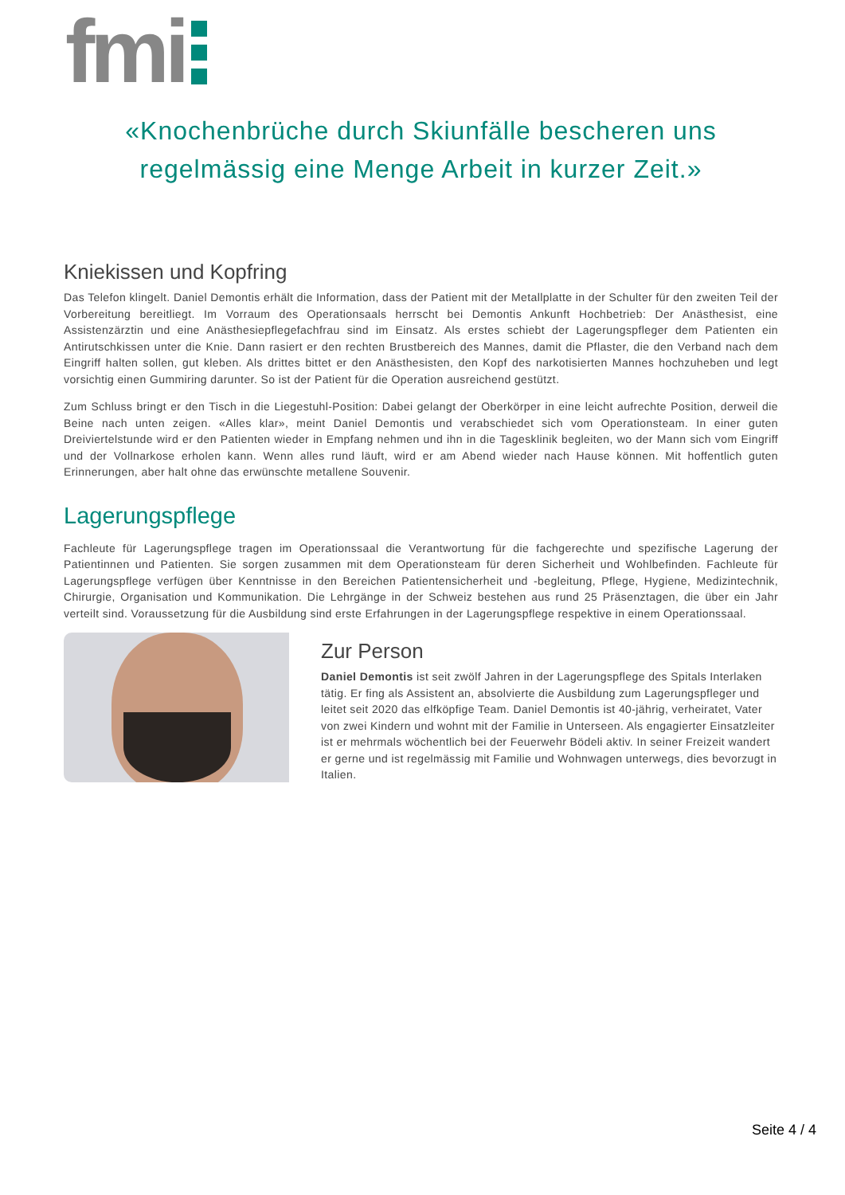fmi
«Knochenbrüche durch Skiunfälle bescheren uns regelmässig eine Menge Arbeit in kurzer Zeit.»
Kniekissen und Kopfring
Das Telefon klingelt. Daniel Demontis erhält die Information, dass der Patient mit der Metallplatte in der Schulter für den zweiten Teil der Vorbereitung bereitliegt. Im Vorraum des Operationsaals herrscht bei Demontis Ankunft Hochbetrieb: Der Anästhesist, eine Assistenzärztin und eine Anästhesiepflegefachfrau sind im Einsatz. Als erstes schiebt der Lagerungspfleger dem Patienten ein Antirutschkissen unter die Knie. Dann rasiert er den rechten Brustbereich des Mannes, damit die Pflaster, die den Verband nach dem Eingriff halten sollen, gut kleben. Als drittes bittet er den Anästhesisten, den Kopf des narkotisierten Mannes hochzuheben und legt vorsichtig einen Gummiring darunter. So ist der Patient für die Operation ausreichend gestützt.
Zum Schluss bringt er den Tisch in die Liegestuhl-Position: Dabei gelangt der Oberkörper in eine leicht aufrechte Position, derweil die Beine nach unten zeigen. «Alles klar», meint Daniel Demontis und verabschiedet sich vom Operationsteam. In einer guten Dreiviertelstunde wird er den Patienten wieder in Empfang nehmen und ihn in die Tagesklinik begleiten, wo der Mann sich vom Eingriff und der Vollnarkose erholen kann. Wenn alles rund läuft, wird er am Abend wieder nach Hause können. Mit hoffentlich guten Erinnerungen, aber halt ohne das erwünschte metallene Souvenir.
Lagerungspflege
Fachleute für Lagerungspflege tragen im Operationssaal die Verantwortung für die fachgerechte und spezifische Lagerung der Patientinnen und Patienten. Sie sorgen zusammen mit dem Operationsteam für deren Sicherheit und Wohlbefinden. Fachleute für Lagerungspflege verfügen über Kenntnisse in den Bereichen Patientensicherheit und -begleitung, Pflege, Hygiene, Medizintechnik, Chirurgie, Organisation und Kommunikation. Die Lehrgänge in der Schweiz bestehen aus rund 25 Präsenztagen, die über ein Jahr verteilt sind. Voraussetzung für die Ausbildung sind erste Erfahrungen in der Lagerungspflege respektive in einem Operationssaal.
Zur Person
Daniel Demontis ist seit zwölf Jahren in der Lagerungspflege des Spitals Interlaken tätig. Er fing als Assistent an, absolvierte die Ausbildung zum Lagerungspfleger und leitet seit 2020 das elfköpfige Team. Daniel Demontis ist 40-jährig, verheiratet, Vater von zwei Kindern und wohnt mit der Familie in Unterseen. Als engagierter Einsatzleiter ist er mehrmals wöchentlich bei der Feuerwehr Bödeli aktiv. In seiner Freizeit wandert er gerne und ist regelmässig mit Familie und Wohnwagen unterwegs, dies bevorzugt in Italien.
Seite 4 / 4